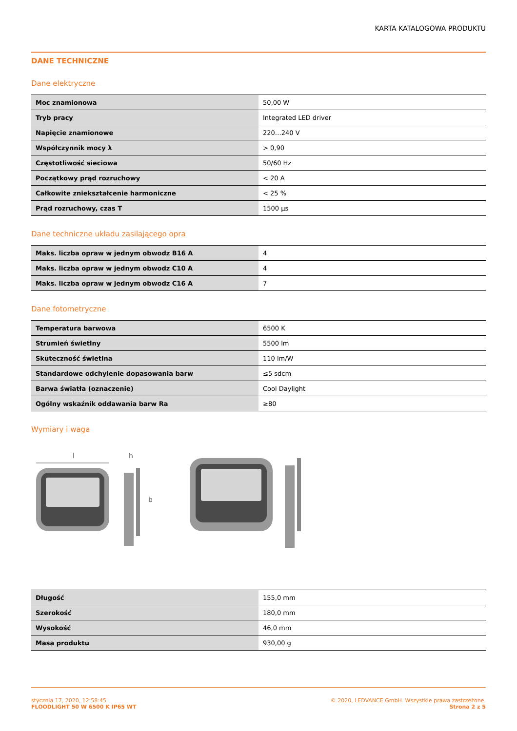KARTA KATALOGOWA PRODUKTU
DANE TECHNICZNE
Dane elektryczne
| Moc znamionowa | 50,00 W |
| Tryb pracy | Integrated LED driver |
| Napięcie znamionowe | 220…240 V |
| Współczynnik mocy λ | > 0,90 |
| Częstotliwość sieciowa | 50/60 Hz |
| Początkowy prąd rozruchowy | < 20 A |
| Całkowite zniekształcenie harmoniczne | < 25 % |
| Prąd rozruchowy, czas T | 1500 µs |
Dane techniczne układu zasilającego opra
| Maks. liczba opraw w jednym obwodz B16 A | 4 |
| Maks. liczba opraw w jednym obwodz C10 A | 4 |
| Maks. liczba opraw w jednym obwodz C16 A | 7 |
Dane fotometryczne
| Temperatura barwowa | 6500 K |
| Strumień świetlny | 5500 lm |
| Skuteczność świetlna | 110 lm/W |
| Standardowe odchylenie dopasowania barw | ≤5 sdcm |
| Barwa światła (oznaczenie) | Cool Daylight |
| Ogólny wskaźnik oddawania barw Ra | ≥80 |
Wymiary i waga
l
h
b
| Długość | 155,0 mm |
| Szerokość | 180,0 mm |
| Wysokość | 46,0 mm |
| Masa produktu | 930,00 g |
stycznia 17, 2020, 12:58:45
FLOODLIGHT 50 W 6500 K IP65 WT
© 2020, LEDVANCE GmbH. Wszystkie prawa zastrzeżone.
Strona 2 z 5